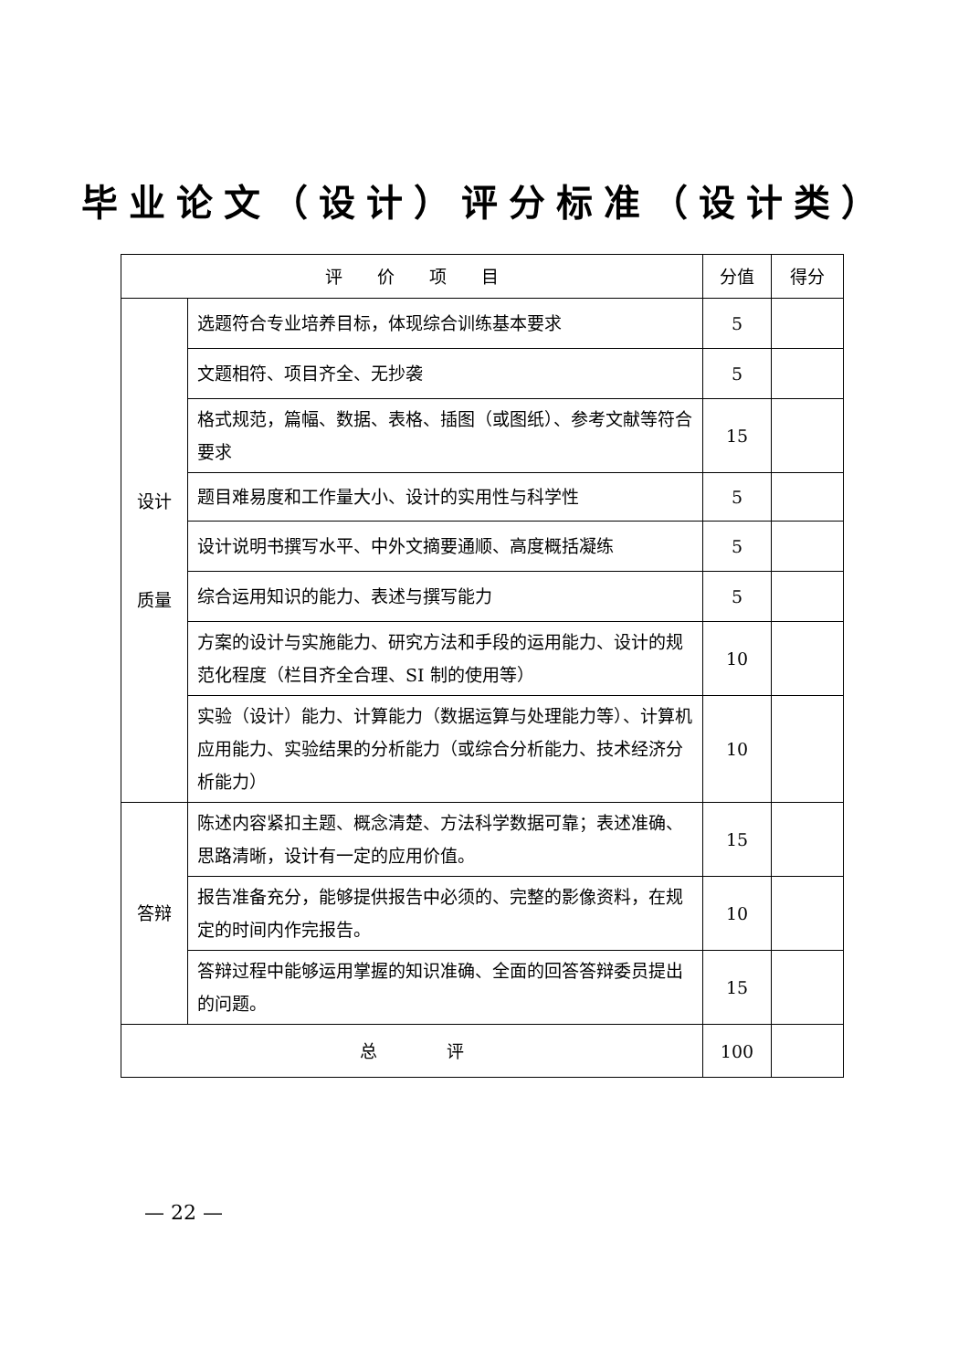毕业论文（设计）评分标准（设计类）
| 评 价 项 目 | | 分值 | 得分 |
| --- | --- | --- | --- |
| 设计 质量 | 选题符合专业培养目标，体现综合训练基本要求 | 5 | |
| | 文题相符、项目齐全、无抄袭 | 5 | |
| | 格式规范，篇幅、数据、表格、插图（或图纸）、参考文献等符合要求 | 15 | |
| | 题目难易度和工作量大小、设计的实用性与科学性 | 5 | |
| | 设计说明书撰写水平、中外文摘要通顺、高度概括凝练 | 5 | |
| | 综合运用知识的能力、表述与撰写能力 | 5 | |
| | 方案的设计与实施能力、研究方法和手段的运用能力、设计的规范化程度（栏目齐全合理、SI 制的使用等） | 10 | |
| | 实验（设计）能力、计算能力（数据运算与处理能力等）、计算机应用能力、实验结果的分析能力（或综合分析能力、技术经济分析能力） | 10 | |
| 答辩 | 陈述内容紧扣主题、概念清楚、方法科学数据可靠；表述准确、思路清晰，设计有一定的应用价值。 | 15 | |
| | 报告准备充分，能够提供报告中必须的、完整的影像资料，在规定的时间内作完报告。 | 10 | |
| | 答辩过程中能够运用掌握的知识准确、全面的回答答辩委员提出的问题。 | 15 | |
| 总 评 | | 100 | |
— 22 —